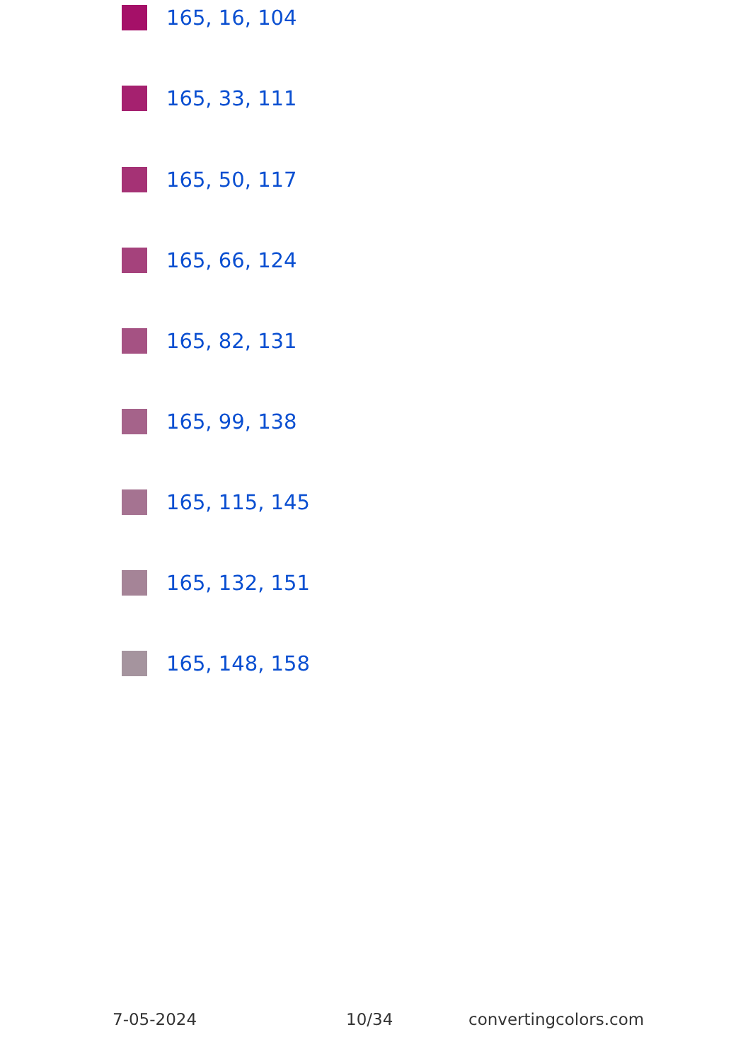165, 16, 104
165, 33, 111
165, 50, 117
165, 66, 124
165, 82, 131
165, 99, 138
165, 115, 145
165, 132, 151
165, 148, 158
7-05-2024 10/34 convertingcolors.com